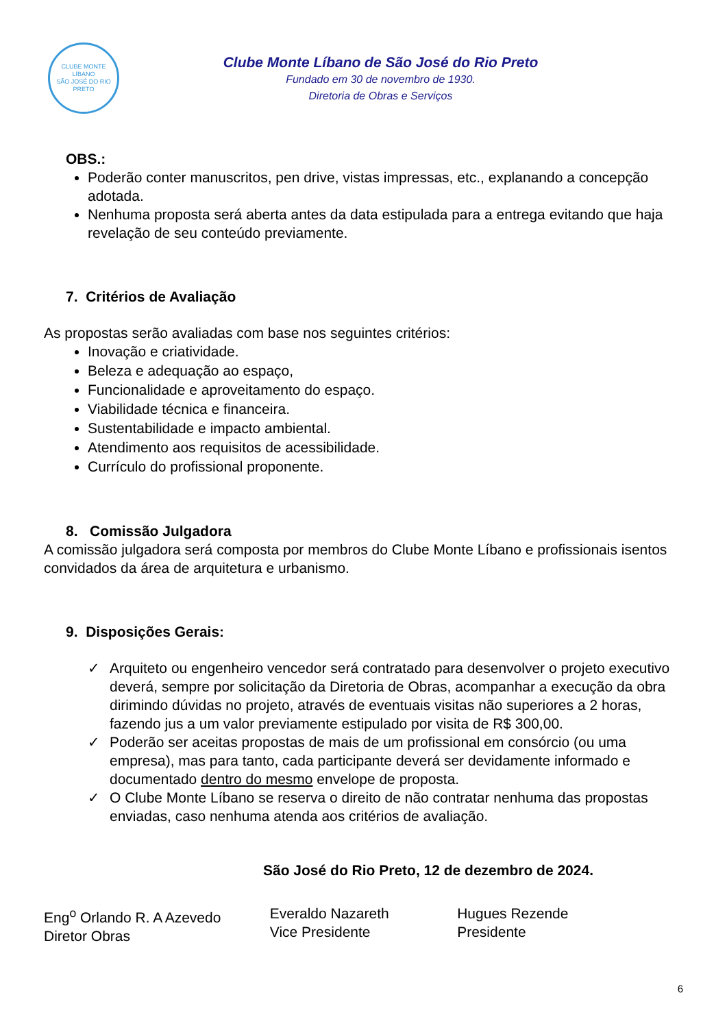CLUBE MONTE LÍBANO
SÃO JOSÉ DO RIO PRETO
Clube Monte Líbano de São José do Rio Preto
Fundado em 30 de novembro de 1930.
Diretoria de Obras e Serviços
OBS.:
Poderão conter manuscritos, pen drive, vistas impressas, etc., explanando a concepção adotada.
Nenhuma proposta será aberta antes da data estipulada para a entrega evitando que haja revelação de seu conteúdo previamente.
7. Critérios de Avaliação
As propostas serão avaliadas com base nos seguintes critérios:
Inovação e criatividade.
Beleza e adequação ao espaço,
Funcionalidade e aproveitamento do espaço.
Viabilidade técnica e financeira.
Sustentabilidade e impacto ambiental.
Atendimento aos requisitos de acessibilidade.
Currículo do profissional proponente.
8. Comissão Julgadora
A comissão julgadora será composta por membros do Clube Monte Líbano e profissionais isentos convidados da área de arquitetura e urbanismo.
9. Disposições Gerais:
✓ Arquiteto ou engenheiro vencedor será contratado para desenvolver o projeto executivo deverá, sempre por solicitação da Diretoria de Obras, acompanhar a execução da obra dirimindo dúvidas no projeto, através de eventuais visitas não superiores a 2 horas, fazendo jus a um valor previamente estipulado por visita de R$ 300,00.
✓ Poderão ser aceitas propostas de mais de um profissional em consórcio (ou uma empresa), mas para tanto, cada participante deverá ser devidamente informado e documentado dentro do mesmo envelope de proposta.
✓ O Clube Monte Líbano se reserva o direito de não contratar nenhuma das propostas enviadas, caso nenhuma atenda aos critérios de avaliação.
São José do Rio Preto, 12 de dezembro de 2024.
Eng<sup>o</sup> Orlando R. A Azevedo
Diretor Obras
Everaldo Nazareth
Vice Presidente
Hugues Rezende
Presidente
6